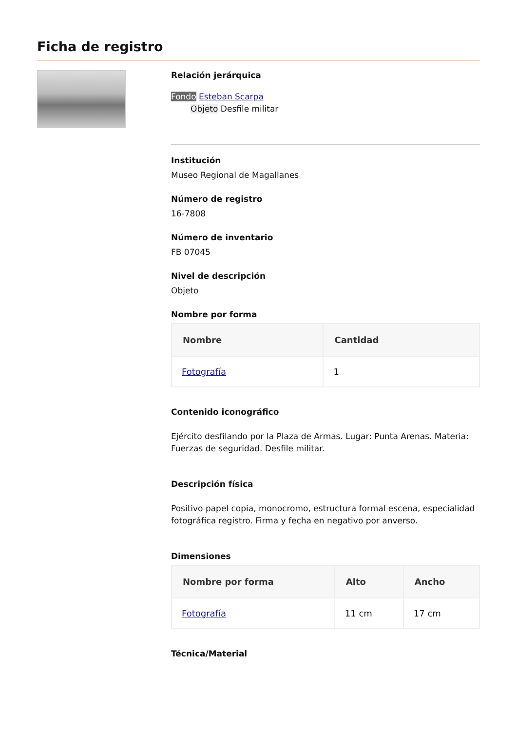Ficha de registro
Relación jerárquica
Fondo Esteban Scarpa
Objeto Desfile militar
Institución
Museo Regional de Magallanes
Número de registro
16-7808
Número de inventario
FB 07045
Nivel de descripción
Objeto
Nombre por forma
| Nombre | Cantidad |
| --- | --- |
| Fotografía | 1 |
Contenido iconográfico
Ejército desfilando por la Plaza de Armas. Lugar: Punta Arenas. Materia: Fuerzas de seguridad. Desfile militar.
Descripción física
Positivo papel copia, monocromo, estructura formal escena, especialidad fotográfica registro. Firma y fecha en negativo por anverso.
Dimensiones
| Nombre por forma | Alto | Ancho |
| --- | --- | --- |
| Fotografía | 11 cm | 17 cm |
Técnica/Material